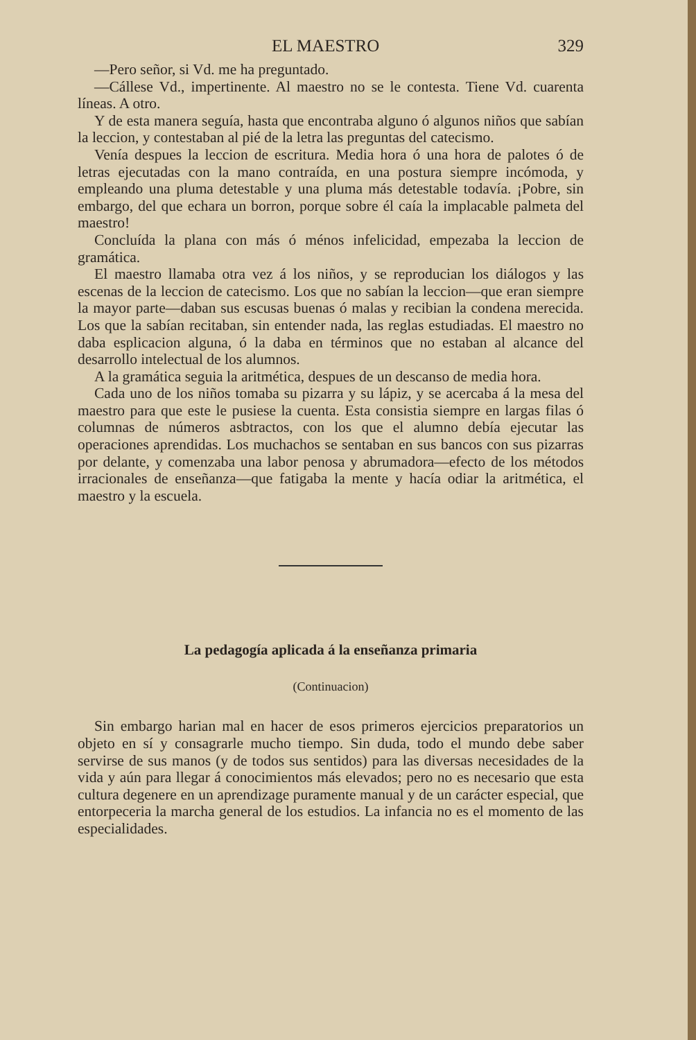EL MAESTRO 329
—Pero señor, si Vd. me ha preguntado.
—Cállese Vd., impertinente. Al maestro no se le contesta. Tiene Vd. cuarenta líneas. A otro.
Y de esta manera seguía, hasta que encontraba alguno ó algunos niños que sabían la leccion, y contestaban al pié de la letra las preguntas del catecismo.
Venía despues la leccion de escritura. Media hora ó una hora de palotes ó de letras ejecutadas con la mano contraída, en una postura siempre incómoda, y empleando una pluma detestable y una pluma más detestable todavía. ¡Pobre, sin embargo, del que echara un borron, porque sobre él caía la implacable palmeta del maestro!
Concluída la plana con más ó ménos infelicidad, empezaba la leccion de gramática.
El maestro llamaba otra vez á los niños, y se reproducian los diálogos y las escenas de la leccion de catecismo. Los que no sabían la leccion—que eran siempre la mayor parte—daban sus escusas buenas ó malas y recibian la condena merecida. Los que la sabían recitaban, sin entender nada, las reglas estudiadas. El maestro no daba esplicacion alguna, ó la daba en términos que no estaban al alcance del desarrollo intelectual de los alumnos.
A la gramática seguia la aritmética, despues de un descanso de media hora.
Cada uno de los niños tomaba su pizarra y su lápiz, y se acercaba á la mesa del maestro para que este le pusiese la cuenta. Esta consistia siempre en largas filas ó columnas de números asbtractos, con los que el alumno debía ejecutar las operaciones aprendidas. Los muchachos se sentaban en sus bancos con sus pizarras por delante, y comenzaba una labor penosa y abrumadora—efecto de los métodos irracionales de enseñanza—que fatigaba la mente y hacía odiar la aritmética, el maestro y la escuela.
La pedagogía aplicada á la enseñanza primaria
(Continuacion)
Sin embargo harian mal en hacer de esos primeros ejercicios preparatorios un objeto en sí y consagrarle mucho tiempo. Sin duda, todo el mundo debe saber servirse de sus manos (y de todos sus sentidos) para las diversas necesidades de la vida y aún para llegar á conocimientos más elevados; pero no es necesario que esta cultura degenere en un aprendizage puramente manual y de un carácter especial, que entorpeceria la marcha general de los estudios. La infancia no es el momento de las especialidades.